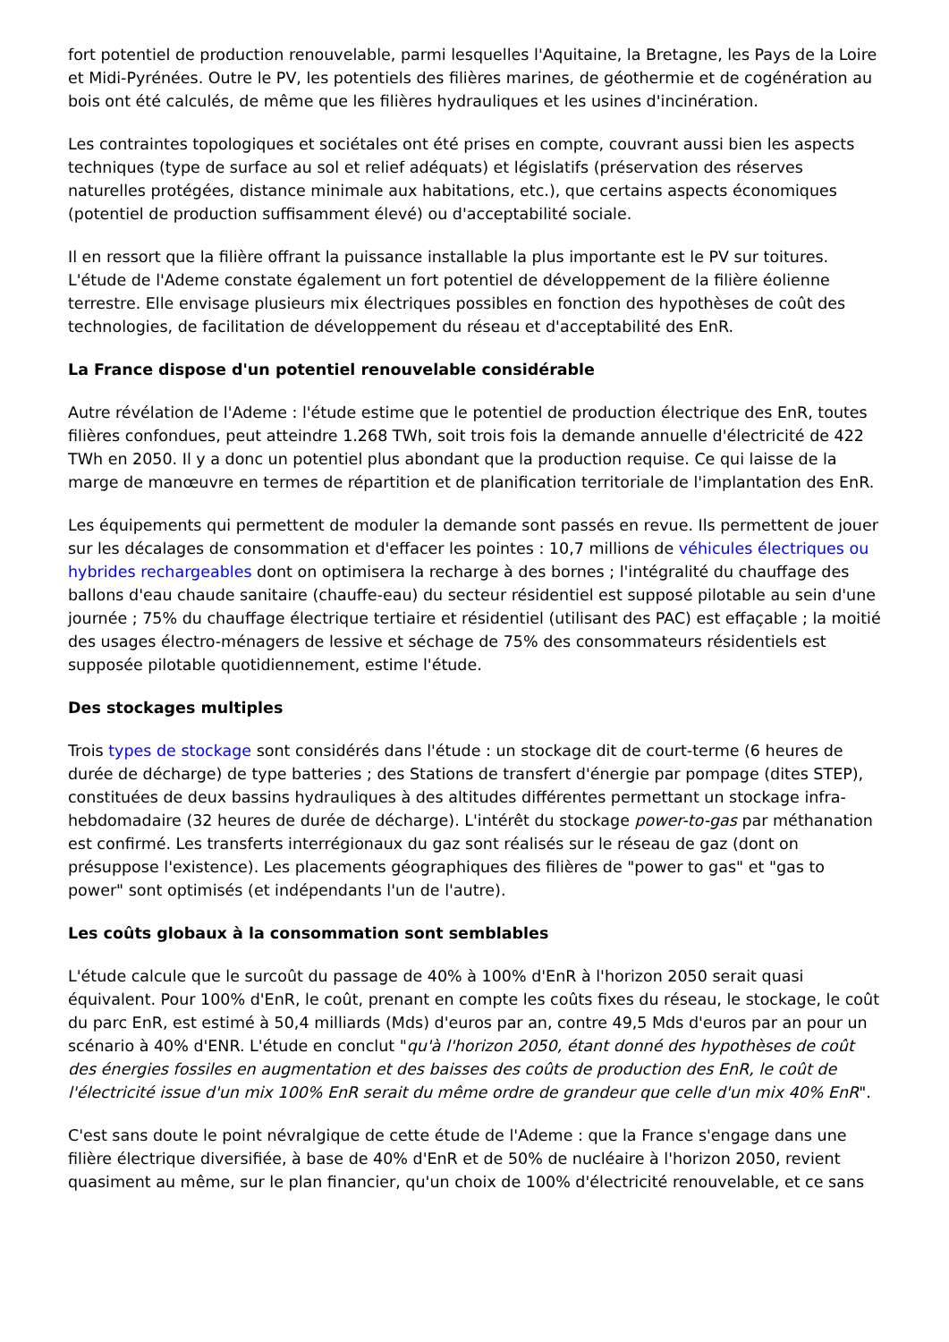fort potentiel de production renouvelable, parmi lesquelles l'Aquitaine, la Bretagne, les Pays de la Loire et Midi-Pyrénées. Outre le PV, les potentiels des filières marines, de géothermie et de cogénération au bois ont été calculés, de même que les filières hydrauliques et les usines d'incinération.
Les contraintes topologiques et sociétales ont été prises en compte, couvrant aussi bien les aspects techniques (type de surface au sol et relief adéquats) et législatifs (préservation des réserves naturelles protégées, distance minimale aux habitations, etc.), que certains aspects économiques (potentiel de production suffisamment élevé) ou d'acceptabilité sociale.
Il en ressort que la filière offrant la puissance installable la plus importante est le PV sur toitures. L'étude de l'Ademe constate également un fort potentiel de développement de la filière éolienne terrestre. Elle envisage plusieurs mix électriques possibles en fonction des hypothèses de coût des technologies, de facilitation de développement du réseau et d'acceptabilité des EnR.
La France dispose d'un potentiel renouvelable considérable
Autre révélation de l'Ademe : l'étude estime que le potentiel de production électrique des EnR, toutes filières confondues, peut atteindre 1.268 TWh, soit trois fois la demande annuelle d'électricité de 422 TWh en 2050. Il y a donc un potentiel plus abondant que la production requise. Ce qui laisse de la marge de manœuvre en termes de répartition et de planification territoriale de l'implantation des EnR.
Les équipements qui permettent de moduler la demande sont passés en revue. Ils permettent de jouer sur les décalages de consommation et d'effacer les pointes : 10,7 millions de véhicules électriques ou hybrides rechargeables dont on optimisera la recharge à des bornes ; l'intégralité du chauffage des ballons d'eau chaude sanitaire (chauffe-eau) du secteur résidentiel est supposé pilotable au sein d'une journée ; 75% du chauffage électrique tertiaire et résidentiel (utilisant des PAC) est effaçable ; la moitié des usages électro-ménagers de lessive et séchage de 75% des consommateurs résidentiels est supposée pilotable quotidiennement, estime l'étude.
Des stockages multiples
Trois types de stockage sont considérés dans l'étude : un stockage dit de court-terme (6 heures de durée de décharge) de type batteries ; des Stations de transfert d'énergie par pompage (dites STEP), constituées de deux bassins hydrauliques à des altitudes différentes permettant un stockage infra-hebdomadaire (32 heures de durée de décharge). L'intérêt du stockage power-to-gas par méthanation est confirmé. Les transferts interrégionaux du gaz sont réalisés sur le réseau de gaz (dont on présuppose l'existence). Les placements géographiques des filières de "power to gas" et "gas to power" sont optimisés (et indépendants l'un de l'autre).
Les coûts globaux à la consommation sont semblables
L'étude calcule que le surcoût du passage de 40% à 100% d'EnR à l'horizon 2050 serait quasi équivalent. Pour 100% d'EnR, le coût, prenant en compte les coûts fixes du réseau, le stockage, le coût du parc EnR, est estimé à 50,4 milliards (Mds) d'euros par an, contre 49,5 Mds d'euros par an pour un scénario à 40% d'ENR. L'étude en conclut "qu'à l'horizon 2050, étant donné des hypothèses de coût des énergies fossiles en augmentation et des baisses des coûts de production des EnR, le coût de l'électricité issue d'un mix 100% EnR serait du même ordre de grandeur que celle d'un mix 40% EnR".
C'est sans doute le point névralgique de cette étude de l'Ademe : que la France s'engage dans une filière électrique diversifiée, à base de 40% d'EnR et de 50% de nucléaire à l'horizon 2050, revient quasiment au même, sur le plan financier, qu'un choix de 100% d'électricité renouvelable, et ce sans